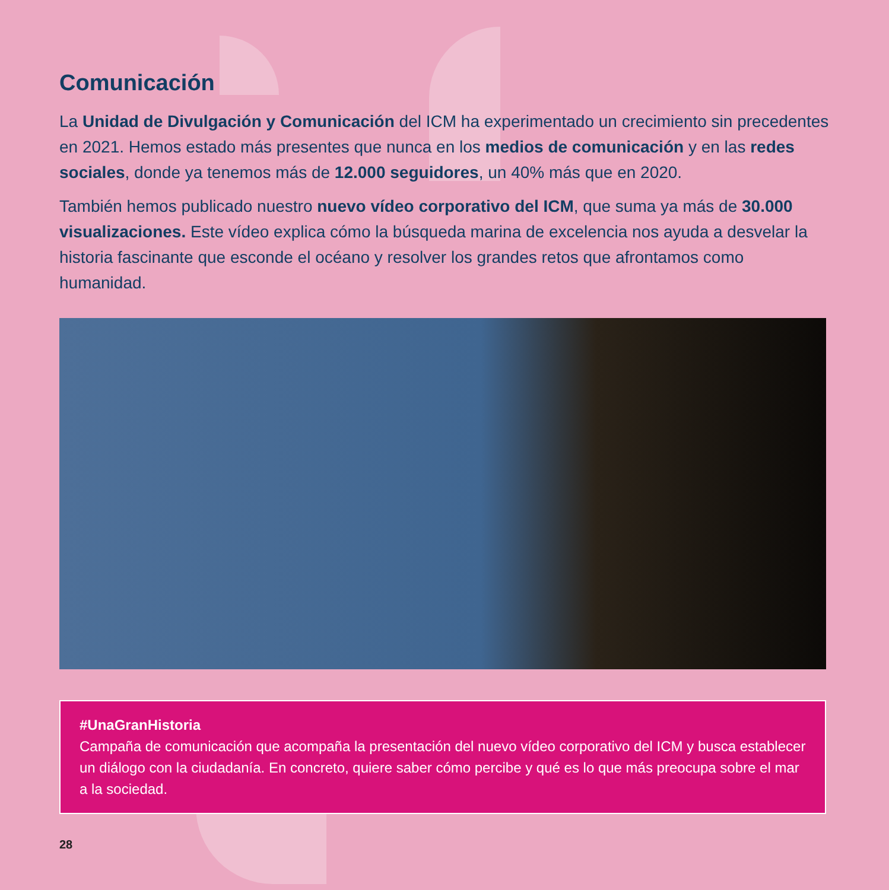Comunicación
La Unidad de Divulgación y Comunicación del ICM ha experimentado un crecimiento sin precedentes en 2021. Hemos estado más presentes que nunca en los medios de comunicación y en las redes sociales, donde ya tenemos más de 12.000 seguidores, un 40% más que en 2020.
También hemos publicado nuestro nuevo vídeo corporativo del ICM, que suma ya más de 30.000 visualizaciones. Este vídeo explica cómo la búsqueda marina de excelencia nos ayuda a desvelar la historia fascinante que esconde el océano y resolver los grandes retos que afrontamos como humanidad.
#UnaGranHistoria
Campaña de comunicación que acompaña la presentación del nuevo vídeo corporativo del ICM y busca establecer un diálogo con la ciudadanía. En concreto, quiere saber cómo percibe y qué es lo que más preocupa sobre el mar a la sociedad.
28